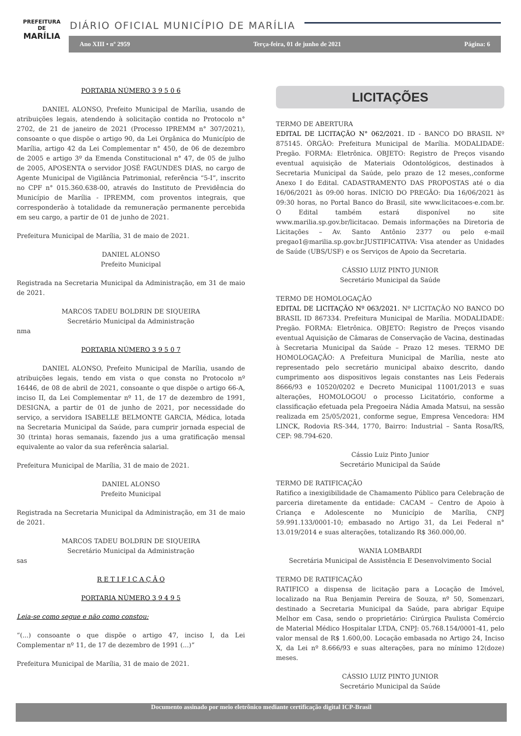PREFEITURA DE
MARÍLIA
DIÁRIO OFICIAL MUNICÍPIO DE MARÍLIA
Ano XIII • nº 2959 Terça-feira, 01 de junho de 2021 Página: 6
PORTARIA NÚMERO 3 9 5 0 6
    DANIEL ALONSO, Prefeito Municipal de Marília, usando de atribuições legais, atendendo à solicitação contida no Protocolo n° 2702, de 21 de janeiro de 2021 (Processo IPREMM n° 307/2021), consoante o que dispõe o artigo 90, da Lei Orgânica do Município de Marília, artigo 42 da Lei Complementar n° 450, de 06 de dezembro de 2005 e artigo 3º da Emenda Constitucional n° 47, de 05 de julho de 2005, APOSENTA o servidor JOSÉ FAGUNDES DIAS, no cargo de Agente Municipal de Vigilância Patrimonial, referência “5-I”, inscrito no CPF n° 015.360.638-00, através do Instituto de Previdência do Município de Marília - IPREMM, com proventos integrais, que corresponderão à totalidade da remuneração permanente percebida em seu cargo, a partir de 01 de junho de 2021.
Prefeitura Municipal de Marília, 31 de maio de 2021.
DANIEL ALONSO
Prefeito Municipal
Registrada na Secretaria Municipal da Administração, em 31 de maio de 2021.
MARCOS TADEU BOLDRIN DE SIQUEIRA
Secretário Municipal da Administração
nma
PORTARIA NÚMERO 3 9 5 0 7
    DANIEL ALONSO, Prefeito Municipal de Marília, usando de atribuições legais, tendo em vista o que consta no Protocolo nº 16446, de 08 de abril de 2021, consoante o que dispõe o artigo 66-A, inciso II, da Lei Complementar nº 11, de 17 de dezembro de 1991, DESIGNA, a partir de 01 de junho de 2021, por necessidade do serviço, a servidora ISABELLE BELMONTE GARCIA, Médica, lotada na Secretaria Municipal da Saúde, para cumprir jornada especial de 30 (trinta) horas semanais, fazendo jus a uma gratificação mensal equivalente ao valor da sua referência salarial.
Prefeitura Municipal de Marília, 31 de maio de 2021.
DANIEL ALONSO
Prefeito Municipal
Registrada na Secretaria Municipal da Administração, em 31 de maio de 2021.
MARCOS TADEU BOLDRIN DE SIQUEIRA
Secretário Municipal da Administração
sas
R E T I F I C A Ç Ã O
PORTARIA NÚMERO 3 9 4 9 5
Leia-se como segue e não como constou:
“(...) consoante o que dispõe o artigo 47, inciso I, da Lei Complementar nº 11, de 17 de dezembro de 1991 (...)”
Prefeitura Municipal de Marília, 31 de maio de 2021.
LICITAÇÕES
TERMO DE ABERTURA
EDITAL DE LICITAÇÃO N° 062/2021. ID - BANCO DO BRASIL Nº 875145. ÓRGÃO: Prefeitura Municipal de Marília. MODALIDADE: Pregão. FORMA: Eletrônica. OBJETO: Registro de Preços visando eventual aquisição de Materiais Odontológicos, destinados à Secretaria Municipal da Saúde, pelo prazo de 12 meses,,conforme Anexo I do Edital. CADASTRAMENTO DAS PROPOSTAS até o dia 16/06/2021 às 09:00 horas. INÍCIO DO PREGÃO: Dia 16/06/2021 às 09:30 horas, no Portal Banco do Brasil, site www.licitacoes-e.com.br. O Edital também estará disponível no site www.marilia.sp.gov.br/licitacao. Demais informações na Diretoria de Licitações – Av. Santo Antônio 2377 ou pelo e-mail pregao1@marilia.sp.gov.br.JUSTIFICATIVA: Visa atender as Unidades de Saúde (UBS/USF) e os Serviços de Apoio da Secretaria.
CÁSSIO LUIZ PINTO JUNIOR
Secretário Municipal da Saúde
TERMO DE HOMOLOGAÇÃO
EDITAL DE LICITAÇÃO Nº 063/2021. Nº LICITAÇÃO NO BANCO DO BRASIL ID 867334. Prefeitura Municipal de Marília. MODALIDADE: Pregão. FORMA: Eletrônica. OBJETO: Registro de Preços visando eventual Aquisição de Câmaras de Conservação de Vacina, destinadas à Secretaria Municipal da Saúde – Prazo 12 meses. TERMO DE HOMOLOGAÇÃO: A Prefeitura Municipal de Marília, neste ato representado pelo secretário municipal abaixo descrito, dando cumprimento aos dispositivos legais constantes nas Leis Federais 8666/93 e 10520/0202 e Decreto Municipal 11001/2013 e suas alterações, HOMOLOGOU o processo Licitatório, conforme a classificação efetuada pela Pregoeira Nádia Amada Matsui, na sessão realizada em 25/05/2021, conforme segue, Empresa Vencedora: HM LINCK, Rodovia RS-344, 1770, Bairro: Industrial – Santa Rosa/RS, CEP: 98.794-620.
Cássio Luiz Pinto Junior
Secretário Municipal da Saúde
TERMO DE RATIFICAÇÃO
Ratifico a inexigibilidade de Chamamento Público para Celebração de parceria diretamente da entidade: CACAM – Centro de Apoio à Criança e Adolescente no Município de Marília, CNPJ 59.991.133/0001-10; embasado no Artigo 31, da Lei Federal n° 13.019/2014 e suas alterações, totalizando R$ 360.000,00.
WANIA LOMBARDI
Secretária Municipal de Assistência E Desenvolvimento Social
TERMO DE RATIFICAÇÃO
RATIFICO a dispensa de licitação para a Locação de Imóvel, localizado na Rua Benjamin Pereira de Souza, nº 50, Somenzari, destinado a Secretaria Municipal da Saúde, para abrigar Equipe Melhor em Casa, sendo o proprietário: Cirúrgica Paulista Comércio de Material Médico Hospitalar LTDA, CNPJ: 05.768.154/0001-41, pelo valor mensal de R$ 1.600,00. Locação embasada no Artigo 24, Inciso X, da Lei nº 8.666/93 e suas alterações, para no mínimo 12(doze) meses.
CÁSSIO LUIZ PINTO JUNIOR
Secretário Municipal da Saúde
Documento assinado por meio eletrônico mediante certificação digital ICP-Brasil